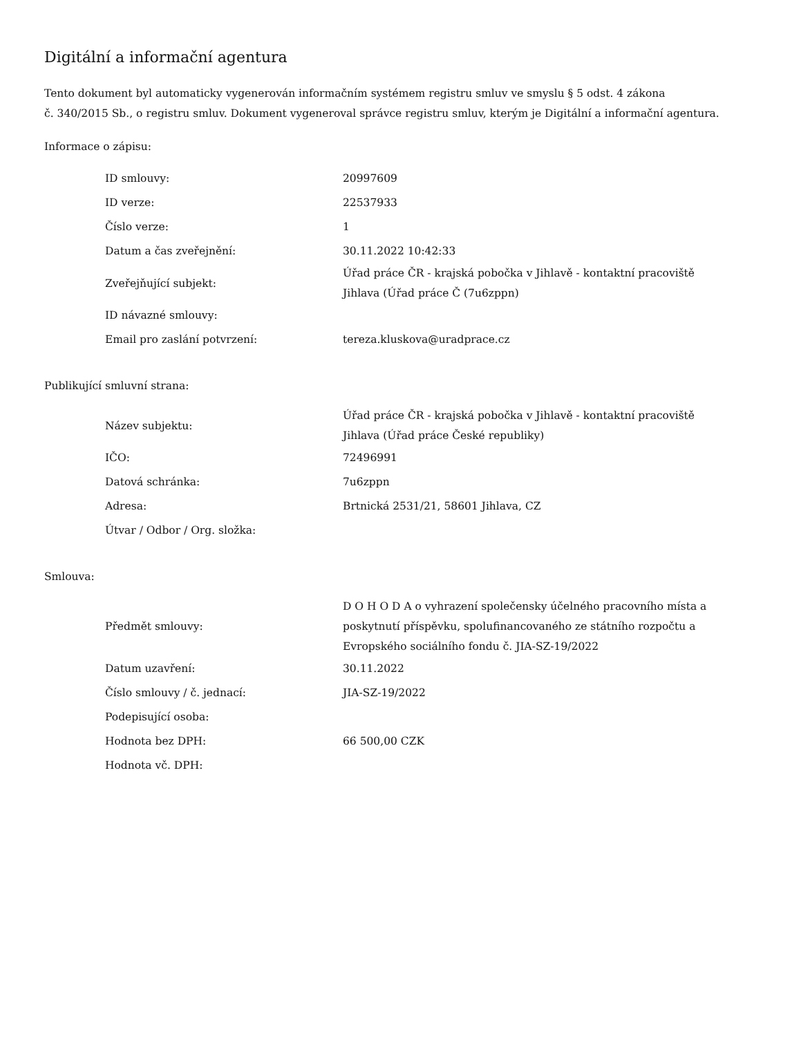Digitální a informační agentura
Tento dokument byl automaticky vygenerován informačním systémem registru smluv ve smyslu § 5 odst. 4 zákona
č. 340/2015 Sb., o registru smluv. Dokument vygeneroval správce registru smluv, kterým je Digitální a informační agentura.
Informace o zápisu:
| ID smlouvy: | 20997609 |
| ID verze: | 22537933 |
| Číslo verze: | 1 |
| Datum a čas zveřejnění: | 30.11.2022 10:42:33 |
| Zveřejňující subjekt: | Úřad práce ČR - krajská pobočka v Jihlavě - kontaktní pracoviště Jihlava (Úřad práce Č (7u6zppn) |
| ID návazné smlouvy: | |
| Email pro zaslání potvrzení: | tereza.kluskova@uradprace.cz |
Publikující smluvní strana:
| Název subjektu: | Úřad práce ČR - krajská pobočka v Jihlavě - kontaktní pracoviště Jihlava (Úřad práce České republiky) |
| IČO: | 72496991 |
| Datová schránka: | 7u6zppn |
| Adresa: | Brtnická 2531/21, 58601 Jihlava, CZ |
| Útvar / Odbor / Org. složka: | |
Smlouva:
| Předmět smlouvy: | D O H O D A o vyhrazení společensky účelného pracovního místa a poskytnutí příspěvku, spolufinancovaného ze státního rozpočtu a Evropského sociálního fondu č. JIA-SZ-19/2022 |
| Datum uzavření: | 30.11.2022 |
| Číslo smlouvy / č. jednací: | JIA-SZ-19/2022 |
| Podepisující osoba: | |
| Hodnota bez DPH: | 66 500,00 CZK |
| Hodnota vč. DPH: | |